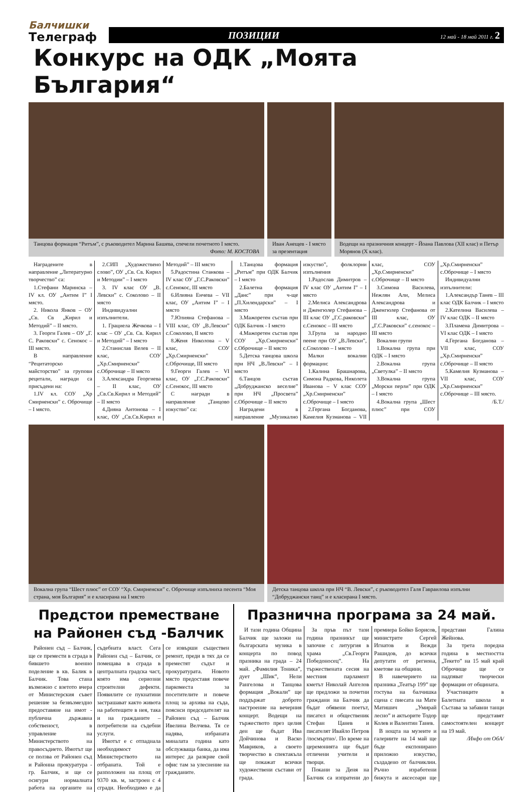Балчишки
Телеграф
ПОЗИЦИИ 12 май - 18 май 2011 г. 2
Конкурс на ОДК „Моята България“
Танцова формация “Ритъм”, с ръководител Марина Башева, спечели почетното I място.
Фото: М. КОСТОВА
Иван Анещев - I място за презентация
Водещи на празничния концерт - Йоана Павлова (XII клас) и Петър Морянов (Х клас).
Наградените в направление „Литературно творчество” са:
1.Стефани Маринска – IV кл. ОУ „Антим I” I място.
2. Никола Янков – ОУ „Св. Св „Кирил и Методий” – II място.
3. Георги Галев – ОУ „Г. С. Раковски” с. Сенокос – III място.
В направление “Рецитаторско майсторство” за групови рецитали, награди са присъдени на:
1.IV кл. СОУ „Хр Смирненски” с. Оброчище – I място.
2.СИП „Художествено слово”, ОУ „Св. Св. Кирил и Методии” – I място
3. IV клас ОУ „В. Левски” с. Соколово – II място
Индивидуални изпълнители.
1. Грациела Жечкова – I клас – ОУ „Св. Св. Кирил и Методий” – I място
2.Станислав Велев – II клас, СОУ „Хр.Смирненски” с.Оброчище – II място
3.Александра Георгиева – II клас, ОУ „Св.Св.Кирил и Методий” – II място
4.Дияна Антонова – I клас, ОУ „Св.Св.Кирил и Методий” – III място
5.Радостина Станкова – IV клас ОУ „Г.С.Раковски” с.Сенокос, III място
6.Илияна Енчева – VII клас, ОУ „Антим I” – I място
7.Юлияна Стефанова – VIII клас, ОУ „В.Левски” с.Соколово, II място
8.Женя Николова – V клас, СОУ „Хр.Смирненски” с.Оброчище, III място
9.Георги Галев – VI клас, ОУ „Г.С.Раковски” с.Сенокос, III място
С награди в направление „Танцово изкуство” са:
1.Танцова формация „Ритъм” при ОДК Балчик – I място
2.Балетна формация „Данс” при ч-ще „П.Хилендарски” – I място
3.Мажоретен състав при ОДК Балчик - I място
4.Мажоретен състав при СОУ „Хр.Смирненски” с.Оброчище – II място
5.Детска танцова школа при НЧ „В.Левски” – I място
6.Танцов състав „Добруджанско веселие” при НЧ „Просвета” с.Оброчище – II място
Наградени в направление „Музикално изкуство”, фолклорни изпълнения
1.Радослав Димитров – IV клас ОУ „Антим I” – I място
2.Мелиса Александрова и Дженгюлер Стефанова – III клас ОУ „Г.С.раковски” с.Сенокос – III място
3.Група за народно пеене при ОУ „В.Левски”, с.Соколово – I място
Малки вокални формации:
1.Калина Брашнарова, Симона Радкова, Николета Иванова – V клас СОУ „Хр.Смирненски” с.Оброчище – I място
2.Гергана Богданова, Камелия Кузманова – VII клас, СОУ „Хр.Смирненски” с.Оброчище – II място
3.Симона Василева, Нежлян Али, Мелиса Александрова и Дженгюлер Стефанова от III клас, ОУ „Г.С.Раковски” с.сенокос – III място
Вокални групи
1.Вокална група при ОДК – I място
2.Вокална група „Светулка” – II място
3.Вокална група „Морски перли” при ОДК – I място
4.Вокална група „Шест плюс” при СОУ „Хр.Смирненски” с.Оброчище – I място
Индивидуални изпълнители:
1.Александър Танев – III клас ОДК Балчик – I място
2.Кателина Василева – IV клас ОДК – II място
3.Пламена Димитрова – VI клас ОДК – I място
4.Гергана Богданова – VII клас, СОУ „Хр.Смирненски” с.Оброчище – II място
5.Камелия Кузманова – VII клас, СОУ „Хр.Смирненски” с.Оброчище – III място.
/Б.Т./
Вокална група “Шест плюс” от СОУ “Хр. Смирненски” с. Оброчище изпълниха песента “Моя страна, моя България” и е класирана на I място
Детска танцова школа при НЧ “В. Левски”, с ръководител Галя Гавраилова изпълни “Добруджански танц” и е класирана I място.
Предстои преместване
на Районен съд -Балчик
Районен съд – Балчик, ще се премести в сграда в бившето военно поделение в кв. Балик в Балчик. Това стана възможно с взетото вчера от Министерския съвет решение за безвъзмездно предоставяне на имот - публична държавна собственост, в управление на Министерството на правосъдието. Имотът ще се ползва от Районен съд и Районна прокуратура - гр. Балчик, и ще се осигури нормалната работа на органите на съдебната власт. Сега Районен съд – Балчик, се помещава в сграда в централната градска част, която има сериозни строителни дефекти. Появилите се пукнатини застрашават както живота на работещите в нея, така и на гражданите – потребители на съдебни услуги.
Имотът е с отпаднала необходимост за Министерството на отбраната. Той е разположен на площ от 9370 кв. м, застроен с 4 сгради. Необходимо е да се извърши съществен ремонт, преди в тях да се преместят съдът и прокуратурата. Новото място предоставя повече паркоместа за посетителите и повече площ за архива на съда, пояснси председателят на Районен съд – Балчик Ивелина Велчева. Тя се надява, избраната миналата година като обслужваща банка, да има интерес да разкрие свой офис там за улеснение на гражданите.
Празнична програма за 24 май.
И тази година Община Балчик ще заложи на българската музика в концертa по повод празника на града – 24 май. „Фамилия Тоника”, дует „Шик”, Нели Рангелова и Танцова формация „Вокали” ще поддържат доброто настроение на вечерния концерт. Водещи на тържеството през целия ден ще бъдат Ива Дойчинова и Васко Мавриков, а своето творчество в спектакъла ще покажат всички художествени състави от града.
За пръв път тази година празникът ще започне с литургия в храма „Св.Георги Победоносец”. На тържествената сесия на местния парламент кметът Николай Ангелов ще предложи за почетни граждани на Балчик да бъдат обявени поетът, писател и общественик Стефан Цанев и писателят Ивайло Петров /посмъртно/. По време на церемонията ще бъдат отличени учители и творци.
Покани за Деня на Балчик са изпратени до премиера Бойко Борисов, министрите Сергей Игнатов и Вежди Рашидов, до всички депутати от региона, кметове на общини.
В навечерието на празника „Театър 199” ще гостува на балчишка сцена с пиесата на Мате Матишич „Умирай лесно” и актьорите Тодор Колев и Валентин Танев.
В нощта на музеите и галериите на 14 май ще бъде експонирано приложно изкуство, създадено от балчиклии. Ръчно изработени бижута и аксесоари ще представи Галина Жейнова.
За трета поредна година в местността „Текето” на 15 май край Оброчище ще се надпяват творчески формации от общината.
Участниците в Балетната школа и Състава за забавни танци ще представят самостоятелен концерт на 19 май.
/Инфо от ОбА/